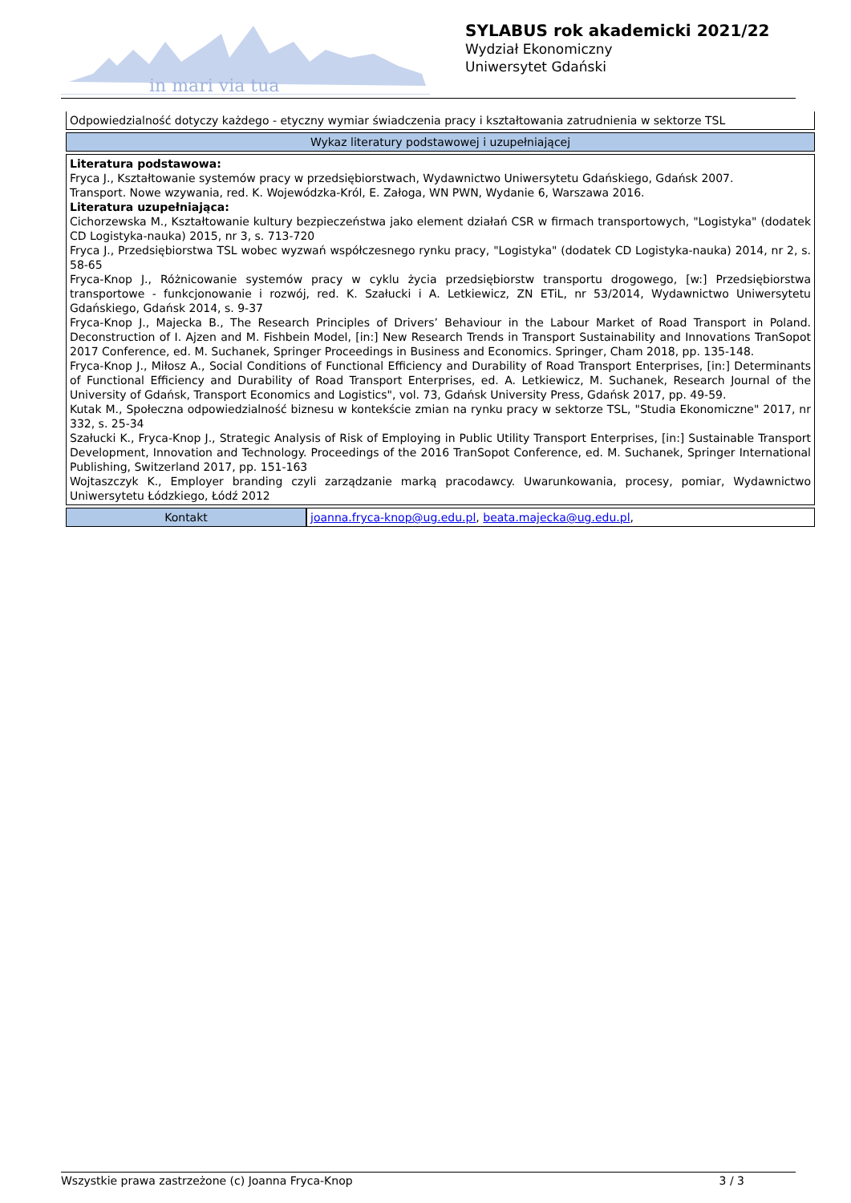in mari via tua
SYLABUS rok akademicki 2021/22
Wydział Ekonomiczny
Uniwersytet Gdański
| Odpowiedzialność dotyczy każdego - etyczny wymiar świadczenia pracy i kształtowania zatrudnienia w sektorze TSL | |
| Wykaz literatury podstawowej i uzupełniającej | |
| Literatura podstawowa: Fryca J., Kształtowanie systemów pracy w przedsiębiorstwach, Wydawnictwo Uniwersytetu Gdańskiego, Gdańsk 2007. Transport. Nowe wzywania, red. K. Wojewódzka-Król, E. Załoga, WN PWN, Wydanie 6, Warszawa 2016. Literatura uzupełniająca: Cichorzewska M., Kształtowanie kultury bezpieczeństwa jako element działań CSR w firmach transportowych, "Logistyka" (dodatek CD Logistyka-nauka) 2015, nr 3, s. 713-720 Fryca J., Przedsiębiorstwa TSL wobec wyzwań współczesnego rynku pracy, "Logistyka" (dodatek CD Logistyka-nauka) 2014, nr 2, s. 58-65 Fryca-Knop J., Różnicowanie systemów pracy w cyklu życia przedsiębiorstw transportu drogowego, [w:] Przedsiębiorstwa transportowe - funkcjonowanie i rozwój, red. K. Szałucki i A. Letkiewicz, ZN ETiL, nr 53/2014, Wydawnictwo Uniwersytetu Gdańskiego, Gdańsk 2014, s. 9-37 Fryca-Knop J., Majecka B., The Research Principles of Drivers’ Behaviour in the Labour Market of Road Transport in Poland. Deconstruction of I. Ajzen and M. Fishbein Model, [in:] New Research Trends in Transport Sustainability and Innovations TranSopot 2017 Conference, ed. M. Suchanek, Springer Proceedings in Business and Economics. Springer, Cham 2018, pp. 135-148. Fryca-Knop J., Miłosz A., Social Conditions of Functional Efficiency and Durability of Road Transport Enterprises, [in:] Determinants of Functional Efficiency and Durability of Road Transport Enterprises, ed. A. Letkiewicz, M. Suchanek, Research Journal of the University of Gdańsk, Transport Economics and Logistics", vol. 73, Gdańsk University Press, Gdańsk 2017, pp. 49-59. Kutak M., Społeczna odpowiedzialność biznesu w kontekście zmian na rynku pracy w sektorze TSL, "Studia Ekonomiczne" 2017, nr 332, s. 25-34 Szałucki K., Fryca-Knop J., Strategic Analysis of Risk of Employing in Public Utility Transport Enterprises, [in:] Sustainable Transport Development, Innovation and Technology. Proceedings of the 2016 TranSopot Conference, ed. M. Suchanek, Springer International Publishing, Switzerland 2017, pp. 151-163 Wojtaszczyk K., Employer branding czyli zarządzanie marką pracodawcy. Uwarunkowania, procesy, pomiar, Wydawnictwo Uniwersytetu Łódzkiego, Łódź 2012 | |
| Kontakt | joanna.fryca-knop@ug.edu.pl , beata.majecka@ug.edu.pl , |
Wszystkie prawa zastrzeżone (c) Joanna Fryca-Knop 3 / 3